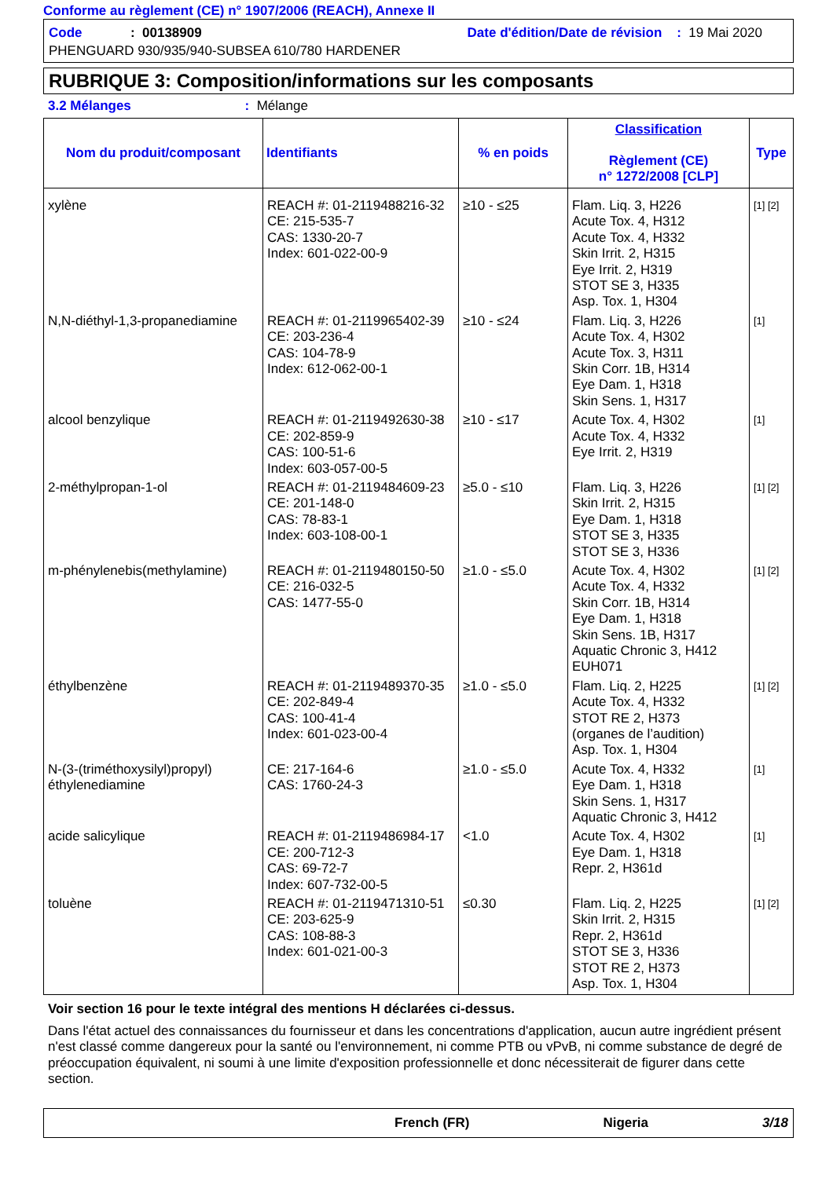Conforme au règlement (CE) n° 1907/2006 (REACH), Annexe II
Code : 00138909 Date d'édition/Date de révision : 19 Mai 2020
PHENGUARD 930/935/940-SUBSEA 610/780 HARDENER
RUBRIQUE 3: Composition/informations sur les composants
3.2 Mélanges : Mélange
| Nom du produit/composant | Identifiants | % en poids | Classification Règlement (CE) n° 1272/2008 [CLP] | Type |
| --- | --- | --- | --- | --- |
| xylène | REACH #: 01-2119488216-32 CE: 215-535-7 CAS: 1330-20-7 Index: 601-022-00-9 | ≥10 - ≤25 | Flam. Liq. 3, H226 Acute Tox. 4, H312 Acute Tox. 4, H332 Skin Irrit. 2, H315 Eye Irrit. 2, H319 STOT SE 3, H335 Asp. Tox. 1, H304 | [1] [2] |
| N,N-diéthyl-1,3-propanediamine | REACH #: 01-2119965402-39 CE: 203-236-4 CAS: 104-78-9 Index: 612-062-00-1 | ≥10 - ≤24 | Flam. Liq. 3, H226 Acute Tox. 4, H302 Acute Tox. 3, H311 Skin Corr. 1B, H314 Eye Dam. 1, H318 Skin Sens. 1, H317 | [1] |
| alcool benzylique | REACH #: 01-2119492630-38 CE: 202-859-9 CAS: 100-51-6 Index: 603-057-00-5 | ≥10 - ≤17 | Acute Tox. 4, H302 Acute Tox. 4, H332 Eye Irrit. 2, H319 | [1] |
| 2-méthylpropan-1-ol | REACH #: 01-2119484609-23 CE: 201-148-0 CAS: 78-83-1 Index: 603-108-00-1 | ≥5.0 - ≤10 | Flam. Liq. 3, H226 Skin Irrit. 2, H315 Eye Dam. 1, H318 STOT SE 3, H335 STOT SE 3, H336 | [1] [2] |
| m-phénylenebis(methylamine) | REACH #: 01-2119480150-50 CE: 216-032-5 CAS: 1477-55-0 | ≥1.0 - ≤5.0 | Acute Tox. 4, H302 Acute Tox. 4, H332 Skin Corr. 1B, H314 Eye Dam. 1, H318 Skin Sens. 1B, H317 Aquatic Chronic 3, H412 EUH071 | [1] [2] |
| éthylbenzène | REACH #: 01-2119489370-35 CE: 202-849-4 CAS: 100-41-4 Index: 601-023-00-4 | ≥1.0 - ≤5.0 | Flam. Liq. 2, H225 Acute Tox. 4, H332 STOT RE 2, H373 (organes de l’audition) Asp. Tox. 1, H304 | [1] [2] |
| N-(3-(triméthoxysilyl)propyl) éthylenediamine | CE: 217-164-6 CAS: 1760-24-3 | ≥1.0 - ≤5.0 | Acute Tox. 4, H332 Eye Dam. 1, H318 Skin Sens. 1, H317 Aquatic Chronic 3, H412 | [1] |
| acide salicylique | REACH #: 01-2119486984-17 CE: 200-712-3 CAS: 69-72-7 Index: 607-732-00-5 | <1.0 | Acute Tox. 4, H302 Eye Dam. 1, H318 Repr. 2, H361d | [1] |
| toluène | REACH #: 01-2119471310-51 CE: 203-625-9 CAS: 108-88-3 Index: 601-021-00-3 | ≤0.30 | Flam. Liq. 2, H225 Skin Irrit. 2, H315 Repr. 2, H361d STOT SE 3, H336 STOT RE 2, H373 Asp. Tox. 1, H304 | [1] [2] |
Voir section 16 pour le texte intégral des mentions H déclarées ci-dessus.
Dans l'état actuel des connaissances du fournisseur et dans les concentrations d'application, aucun autre ingrédient présent n'est classé comme dangereux pour la santé ou l'environnement, ni comme PTB ou vPvB, ni comme substance de degré de préoccupation équivalent, ni soumi à une limite d'exposition professionnelle et donc nécessiterait de figurer dans cette section.
French (FR) Nigeria 3/18